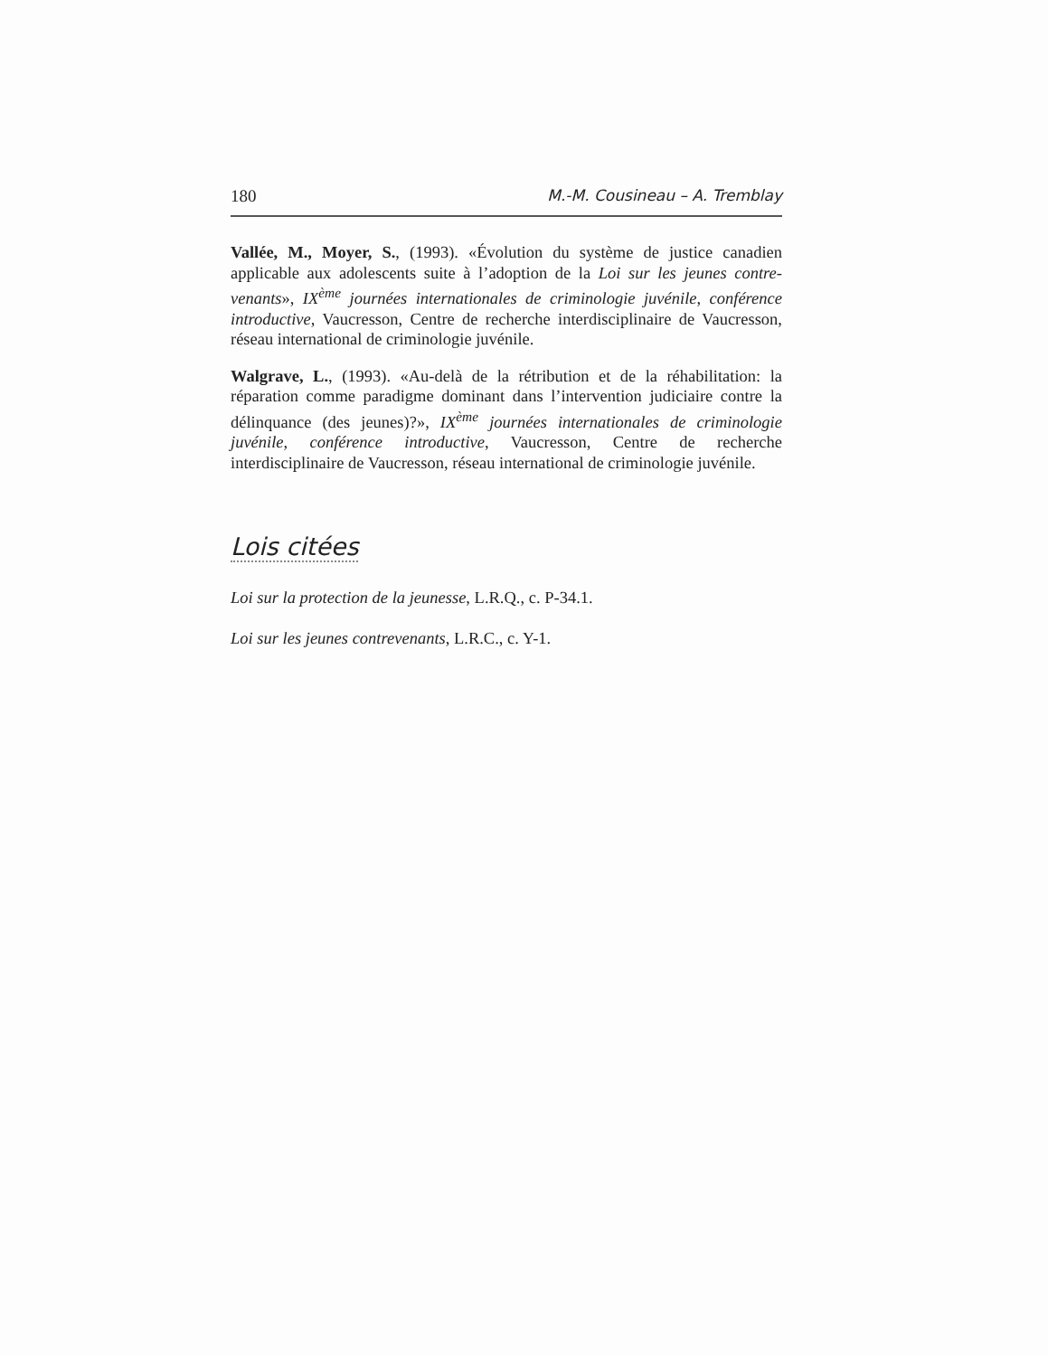180 M.-M. Cousineau – A. Tremblay
Vallée, M., Moyer, S., (1993). «Évolution du système de justice canadien applicable aux adolescents suite à l’adoption de la Loi sur les jeunes contre-venants», IX<sup>ème</sup> journées internationales de criminologie juvénile, conférence introductive, Vaucresson, Centre de recherche interdisciplinaire de Vaucresson, réseau international de criminologie juvénile.
Walgrave, L., (1993). «Au-delà de la rétribution et de la réhabilitation: la réparation comme paradigme dominant dans l’intervention judiciaire contre la délinquance (des jeunes)?», IX<sup>ème</sup> journées internationales de criminologie juvénile, conférence introductive, Vaucresson, Centre de recherche interdisciplinaire de Vaucresson, réseau international de criminologie juvénile.
Lois citées
Loi sur la protection de la jeunesse, L.R.Q., c. P-34.1.
Loi sur les jeunes contrevenants, L.R.C., c. Y-1.